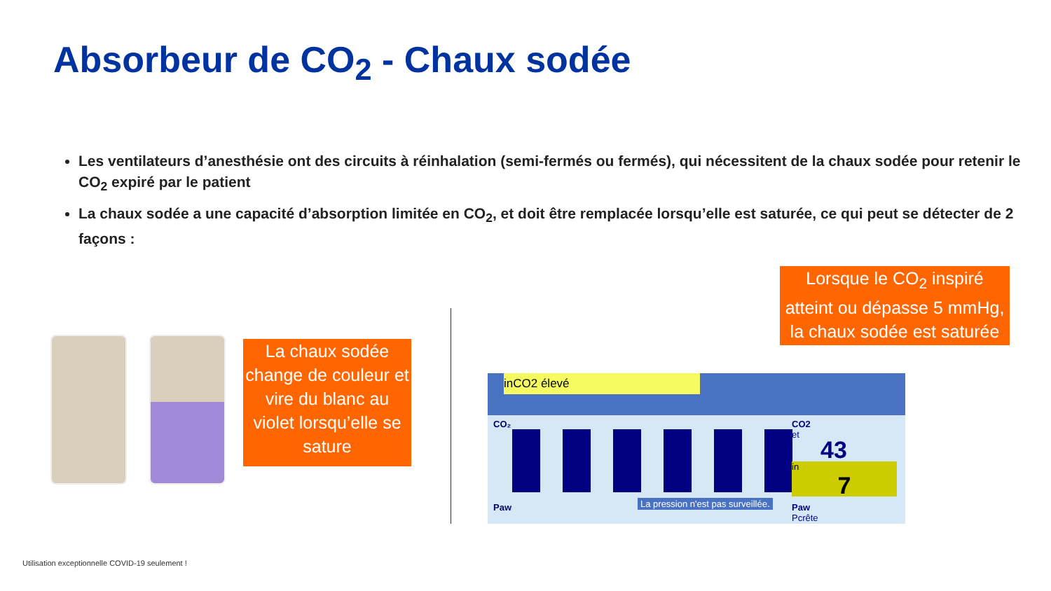Absorbeur de CO<sub>2</sub> - Chaux sodée
Les ventilateurs d’anesthésie ont des circuits à réinhalation (semi-fermés ou fermés), qui nécessitent de la chaux sodée pour retenir le CO<sub>2</sub> expiré par le patient
La chaux sodée a une capacité d’absorption limitée en CO<sub>2</sub>, et doit être remplacée lorsqu’elle est saturée, ce qui peut se détecter de 2 façons :
La chaux sodée change de couleur et vire du blanc au violet lorsqu’elle se sature
Lorsque le CO<sub>2</sub> inspiré atteint ou dépasse 5 mmHg, la chaux sodée est saturée
inCO2 élevé
CO₂
CO2
et
43
in
7
Paw
La pression n'est pas surveillée.
Paw
Pcrête
Utilisation exceptionnelle COVID-19 seulement !